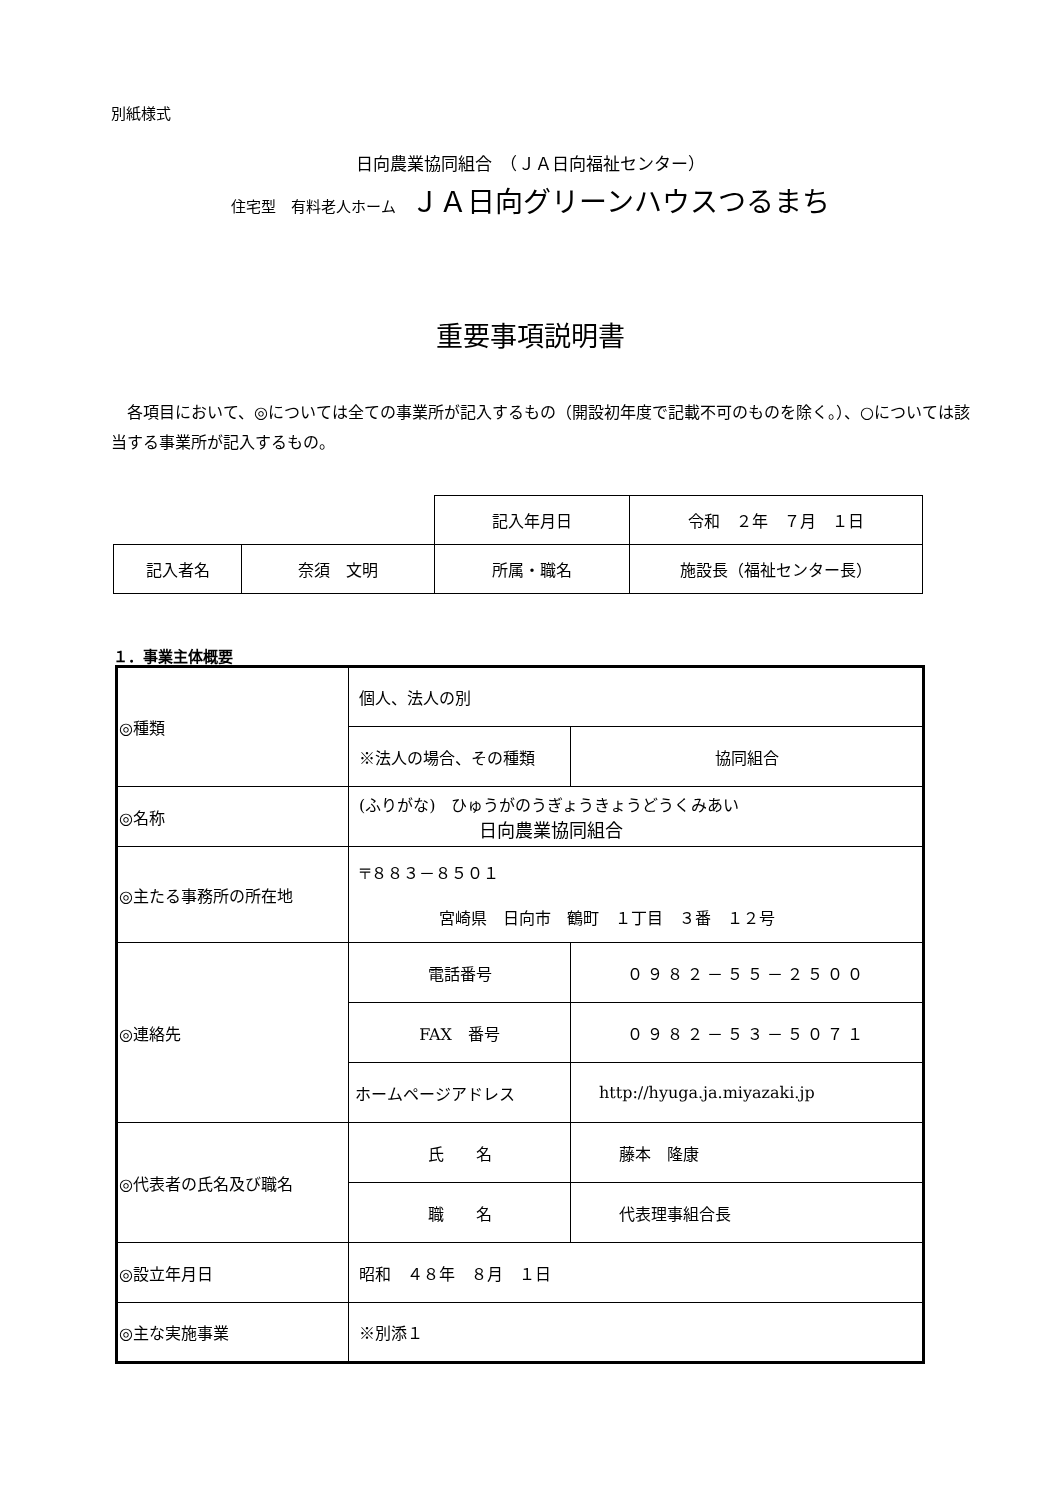別紙様式
日向農業協同組合　（ＪＡ日向福祉センター）
住宅型　有料老人ホーム　ＪＡ日向グリーンハウスつるまち
重要事項説明書
　各項目において、◎については全ての事業所が記入するもの（開設初年度で記載不可のものを除く。）、○については該当する事業所が記入するもの。
| | | 記入年月日 | 令和 ２年 ７月 １日 |
| 記入者名 | 奈須 文明 | 所属・職名 | 施設長（福祉センター長） |
１．事業主体概要
| ◎種類 | 個人、法人の別 | |
| | ※法人の場合、その種類 | 協同組合 |
| ◎名称 | (ふりがな) ひゅうがのうぎょうきょうどうくみあい 日向農業協同組合 | |
| ◎主たる事務所の所在地 | 〒８８３－８５０１ 宮崎県 日向市 鶴町 １丁目 ３番 １２号 | |
| ◎連絡先 | 電話番号 | ０９８２－５５－２５００ |
| | FAX 番号 | ０９８２－５３－５０７１ |
| | ホームページアドレス | http://hyuga.ja.miyazaki.jp |
| ◎代表者の氏名及び職名 | 氏 名 | 藤本 隆康 |
| | 職 名 | 代表理事組合長 |
| ◎設立年月日 | 昭和 ４８年 ８月 １日 | |
| ◎主な実施事業 | ※別添１ | |